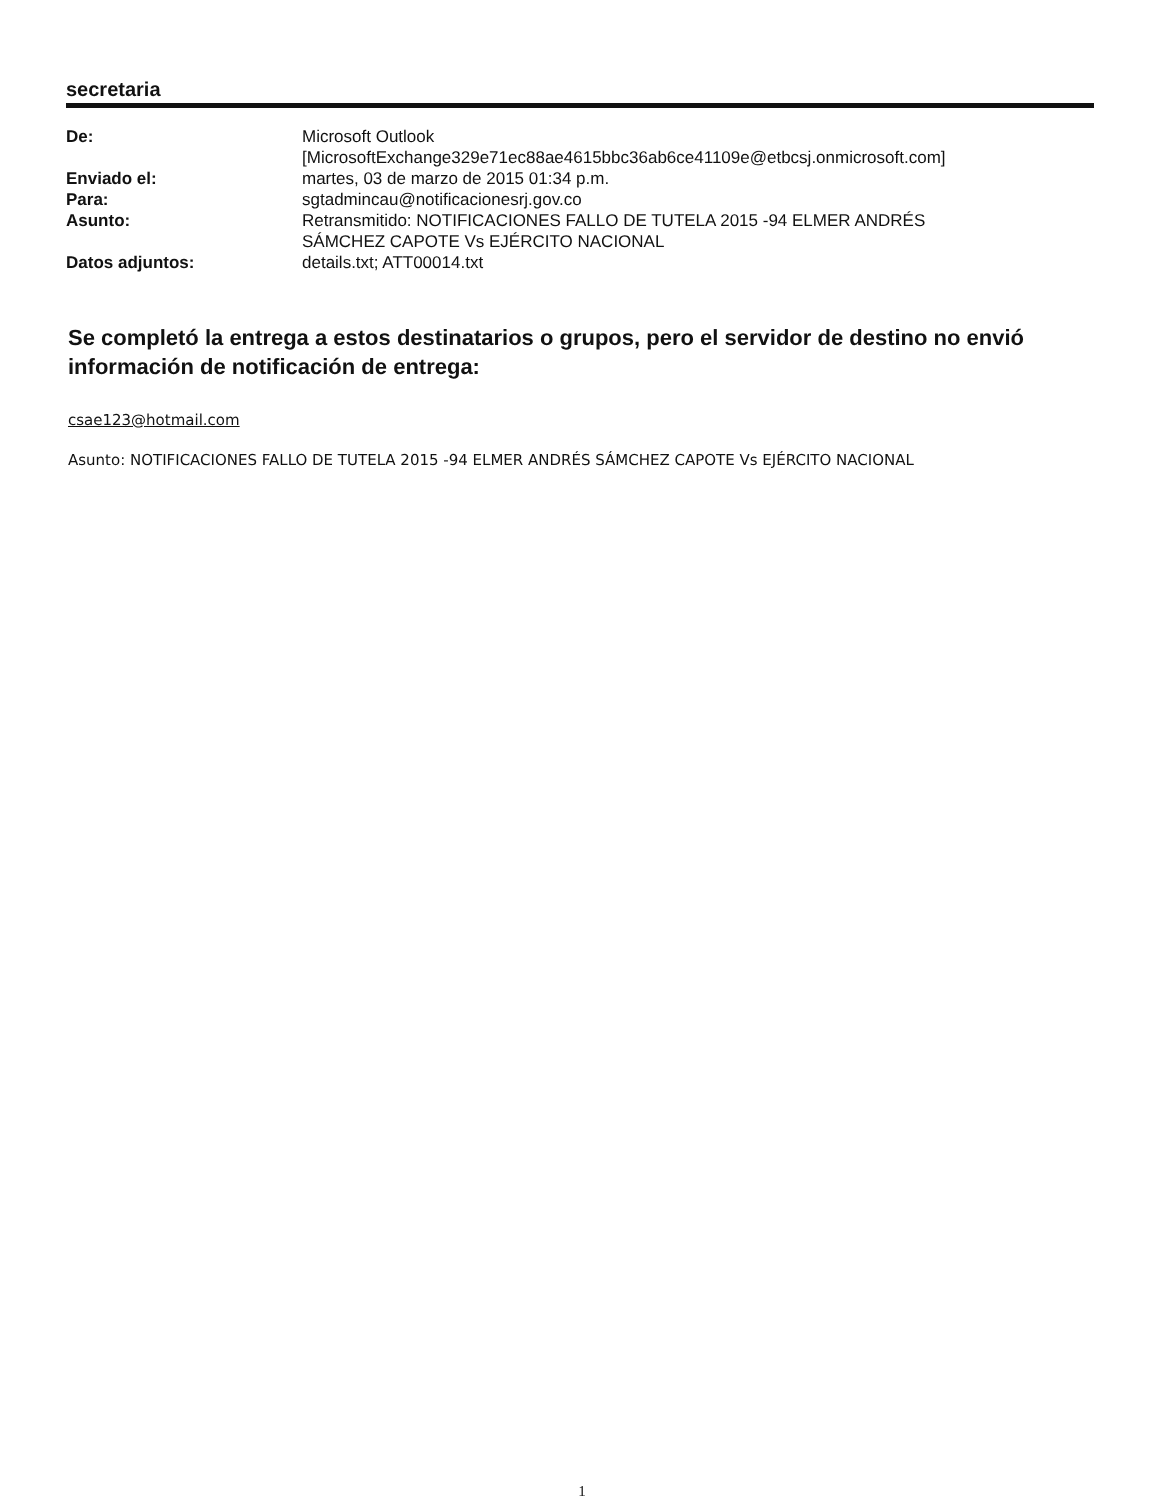secretaria
| De: | Microsoft Outlook [MicrosoftExchange329e71ec88ae4615bbc36ab6ce41109e@etbcsj.onmicrosoft.com] |
| Enviado el: | martes, 03 de marzo de 2015 01:34 p.m. |
| Para: | sgtadmincau@notificacionesrj.gov.co |
| Asunto: | Retransmitido: NOTIFICACIONES FALLO DE TUTELA 2015 -94 ELMER ANDRÉS SÁMCHEZ CAPOTE Vs EJÉRCITO NACIONAL |
| Datos adjuntos: | details.txt; ATT00014.txt |
Se completó la entrega a estos destinatarios o grupos, pero el servidor de destino no envió información de notificación de entrega:
csae123@hotmail.com
Asunto: NOTIFICACIONES FALLO DE TUTELA 2015 -94 ELMER ANDRÉS SÁMCHEZ CAPOTE Vs EJÉRCITO NACIONAL
1